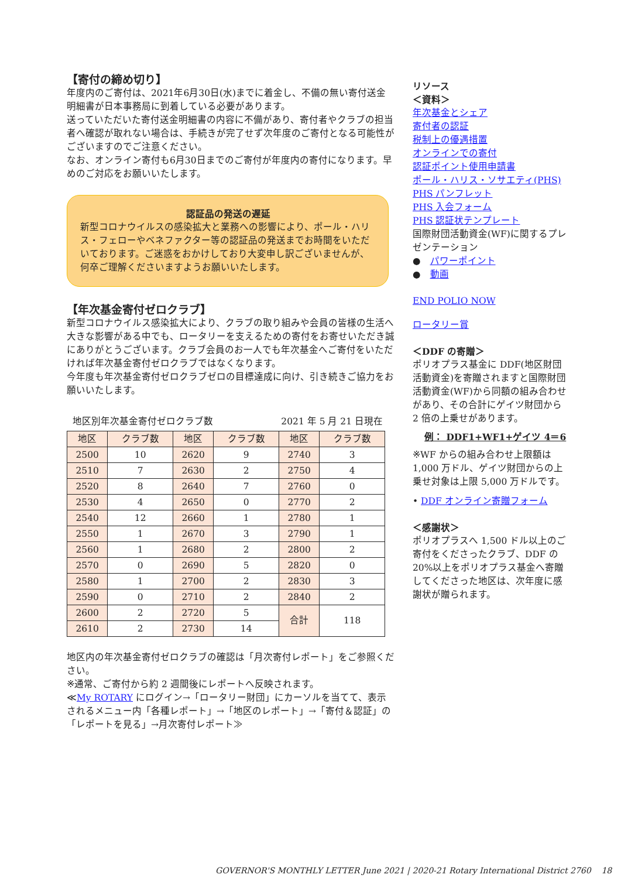【寄付の締め切り】
年度内のご寄付は、2021年6月30日(水)までに着金し、不備の無い寄付送金明細書が日本事務局に到着している必要があります。
送っていただいた寄付送金明細書の内容に不備があり、寄付者やクラブの担当者へ確認が取れない場合は、手続きが完了せず次年度のご寄付となる可能性がございますのでご注意ください。
なお、オンライン寄付も6月30日までのご寄付が年度内の寄付になります。早めのご対応をお願いいたします。
認証品の発送の遅延
新型コロナウイルスの感染拡大と業務への影響により、ポール・ハリス・フェローやベネファクター等の認証品の発送までお時間をいただいております。ご迷惑をおかけしており大変申し訳ございませんが、何卒ご理解くださいますようお願いいたします。
【年次基金寄付ゼロクラブ】
新型コロナウイルス感染拡大により、クラブの取り組みや会員の皆様の生活へ大きな影響がある中でも、ロータリーを支えるための寄付をお寄せいただき誠にありがとうございます。クラブ会員のお一人でも年次基金へご寄付をいただければ年次基金寄付ゼロクラブではなくなります。
今年度も年次基金寄付ゼロクラブゼロの目標達成に向け、引き続きご協力をお願いいたします。
地区別年次基金寄付ゼロクラブ数 2021 年 5 月 21 日現在
| 地区 | クラブ数 | 地区 | クラブ数 | 地区 | クラブ数 |
| --- | --- | --- | --- | --- | --- |
| 2500 | 10 | 2620 | 9 | 2740 | 3 |
| 2510 | 7 | 2630 | 2 | 2750 | 4 |
| 2520 | 8 | 2640 | 7 | 2760 | 0 |
| 2530 | 4 | 2650 | 0 | 2770 | 2 |
| 2540 | 12 | 2660 | 1 | 2780 | 1 |
| 2550 | 1 | 2670 | 3 | 2790 | 1 |
| 2560 | 1 | 2680 | 2 | 2800 | 2 |
| 2570 | 0 | 2690 | 5 | 2820 | 0 |
| 2580 | 1 | 2700 | 2 | 2830 | 3 |
| 2590 | 0 | 2710 | 2 | 2840 | 2 |
| 2600 | 2 | 2720 | 5 | 合計 | 118 |
| 2610 | 2 | 2730 | 14 | | |
地区内の年次基金寄付ゼロクラブの確認は「月次寄付レポート」をご参照ください。
※通常、ご寄付から約 2 週間後にレポートへ反映されます。
≪My ROTARY にログイン→「ロータリー財団」にカーソルを当てて、表示されるメニュー内「各種レポート」→「地区のレポート」→「寄付＆認証」の「レポートを見る」→月次寄付レポート≫
リソース
＜資料＞
年次基金とシェア
寄付者の認証
税制上の優遇措置
オンラインでの寄付
認証ポイント使用申請書
ポール・ハリス・ソサエティ(PHS)
PHS パンフレット
PHS 入会フォーム
PHS 認証状テンプレート
国際財団活動資金(WF)に関するプレゼンテーション
●　パワーポイント
●　動画
END POLIO NOW
ロータリー賞
＜DDF の寄贈＞
ポリオプラス基金に DDF(地区財団活動資金)を寄贈されますと国際財団活動資金(WF)から同額の組み合わせがあり、その合計にゲイツ財団から 2 倍の上乗せがあります。
例： DDF1+WF1+ゲイツ 4＝6
※WF からの組み合わせ上限額は 1,000 万ドル、ゲイツ財団からの上乗せ対象は上限 5,000 万ドルです。
• DDF オンライン寄贈フォーム
＜感謝状＞
ポリオプラスへ 1,500 ドル以上のご寄付をくださったクラブ、DDF の 20%以上をポリオプラス基金へ寄贈してくださった地区は、次年度に感謝状が贈られます。
GOVERNOR'S MONTHLY LETTER June 2021 | 2020-21 Rotary International District 2760 18